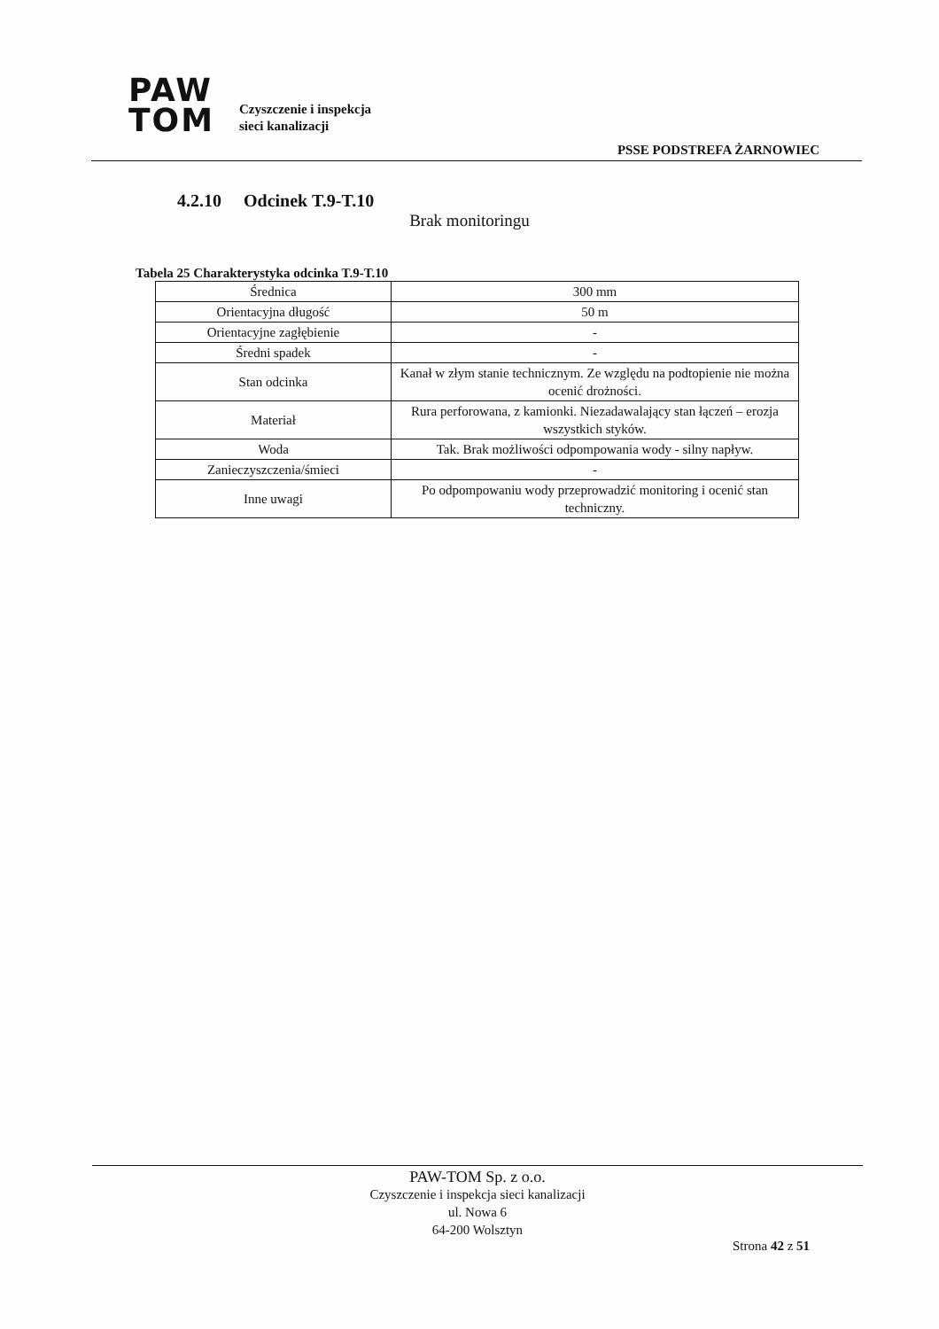PAW
TOM
Czyszczenie i inspekcja
sieci kanalizacji
PSSE PODSTREFA ŻARNOWIEC
4.2.10 Odcinek T.9-T.10
Brak monitoringu
Tabela 25 Charakterystyka odcinka T.9-T.10
| Średnica | 300 mm |
| Orientacyjna długość | 50 m |
| Orientacyjne zagłębienie | - |
| Średni spadek | - |
| Stan odcinka | Kanał w złym stanie technicznym. Ze względu na podtopienie nie można ocenić drożności. |
| Materiał | Rura perforowana, z kamionki. Niezadawalający stan łączeń – erozja wszystkich styków. |
| Woda | Tak. Brak możliwości odpompowania wody - silny napływ. |
| Zanieczyszczenia/śmieci | - |
| Inne uwagi | Po odpompowaniu wody przeprowadzić monitoring i ocenić stan techniczny. |
PAW-TOM Sp. z o.o.
Czyszczenie i inspekcja sieci kanalizacji
ul. Nowa 6
64-200 Wolsztyn
Strona 42 z 51